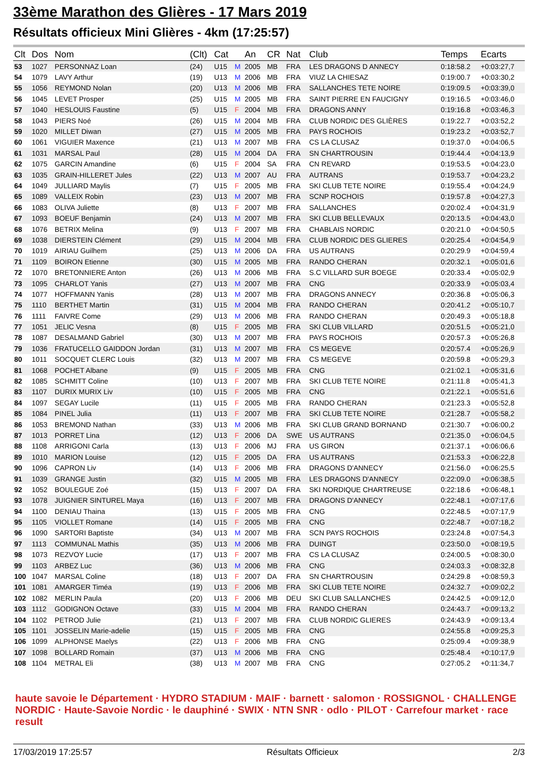33ème Marathon des Glières - 17 Mars 2019
Résultats officieux Mini Glières - 4km (17:25:57)
| Clt | Dos | Nom | (Clt) | Cat | | An | CR | Nat | Club | Temps | Ecarts |
| --- | --- | --- | --- | --- | --- | --- | --- | --- | --- | --- | --- |
| 53 | 1027 | PERSONNAZ Loan | (24) | U15 | M | 2005 | MB | FRA | LES DRAGONS D ANNECY | 0:18:58.2 | +0:03:27,7 |
| 54 | 1079 | LAVY Arthur | (19) | U13 | M | 2006 | MB | FRA | VIUZ LA CHIESAZ | 0:19:00.7 | +0:03:30,2 |
| 55 | 1056 | REYMOND Nolan | (20) | U13 | M | 2006 | MB | FRA | SALLANCHES TETE NOIRE | 0:19:09.5 | +0:03:39,0 |
| 56 | 1045 | LEVET Prosper | (25) | U15 | M | 2005 | MB | FRA | SAINT PIERRE EN FAUCIGNY | 0:19:16.5 | +0:03:46,0 |
| 57 | 1040 | HESLOUIS Faustine | (5) | U15 | F | 2004 | MB | FRA | DRAGONS ANNY | 0:19:16.8 | +0:03:46,3 |
| 58 | 1043 | PIERS Noé | (26) | U15 | M | 2004 | MB | FRA | CLUB NORDIC DES GLIÈRES | 0:19:22.7 | +0:03:52,2 |
| 59 | 1020 | MILLET Diwan | (27) | U15 | M | 2005 | MB | FRA | PAYS ROCHOIS | 0:19:23.2 | +0:03:52,7 |
| 60 | 1061 | VIGUIER Maxence | (21) | U13 | M | 2007 | MB | FRA | CS LA CLUSAZ | 0:19:37.0 | +0:04:06,5 |
| 61 | 1031 | MARSAL Paul | (28) | U15 | M | 2004 | DA | FRA | SN CHARTROUSIN | 0:19:44.4 | +0:04:13,9 |
| 62 | 1075 | GARCIN Amandine | (6) | U15 | F | 2004 | SA | FRA | CN REVARD | 0:19:53.5 | +0:04:23,0 |
| 63 | 1035 | GRAIN-HILLERET Jules | (22) | U13 | M | 2007 | AU | FRA | AUTRANS | 0:19:53.7 | +0:04:23,2 |
| 64 | 1049 | JULLIARD Maylis | (7) | U15 | F | 2005 | MB | FRA | SKI CLUB TETE NOIRE | 0:19:55.4 | +0:04:24,9 |
| 65 | 1089 | VALLEIX Robin | (23) | U13 | M | 2007 | MB | FRA | SCNP ROCHOIS | 0:19:57.8 | +0:04:27,3 |
| 66 | 1083 | OLIVA Juliette | (8) | U13 | F | 2007 | MB | FRA | SALLANCHES | 0:20:02.4 | +0:04:31,9 |
| 67 | 1093 | BOEUF Benjamin | (24) | U13 | M | 2007 | MB | FRA | SKI CLUB BELLEVAUX | 0:20:13.5 | +0:04:43,0 |
| 68 | 1076 | BETRIX Melina | (9) | U13 | F | 2007 | MB | FRA | CHABLAIS NORDIC | 0:20:21.0 | +0:04:50,5 |
| 69 | 1038 | DIERSTEIN Clément | (29) | U15 | M | 2004 | MB | FRA | CLUB NORDIC DES GLIERES | 0:20:25.4 | +0:04:54,9 |
| 70 | 1019 | AIRIAU Guilhem | (25) | U13 | M | 2006 | DA | FRA | US AUTRANS | 0:20:29.9 | +0:04:59,4 |
| 71 | 1109 | BOIRON Etienne | (30) | U15 | M | 2005 | MB | FRA | RANDO CHERAN | 0:20:32.1 | +0:05:01,6 |
| 72 | 1070 | BRETONNIERE Anton | (26) | U13 | M | 2006 | MB | FRA | S.C VILLARD SUR BOEGE | 0:20:33.4 | +0:05:02,9 |
| 73 | 1095 | CHARLOT Yanis | (27) | U13 | M | 2007 | MB | FRA | CNG | 0:20:33.9 | +0:05:03,4 |
| 74 | 1077 | HOFFMANN Yanis | (28) | U13 | M | 2007 | MB | FRA | DRAGONS ANNECY | 0:20:36.8 | +0:05:06,3 |
| 75 | 1110 | BERTHET Martin | (31) | U15 | M | 2004 | MB | FRA | RANDO CHERAN | 0:20:41.2 | +0:05:10,7 |
| 76 | 1111 | FAIVRE Come | (29) | U13 | M | 2006 | MB | FRA | RANDO CHERAN | 0:20:49.3 | +0:05:18,8 |
| 77 | 1051 | JELIC Vesna | (8) | U15 | F | 2005 | MB | FRA | SKI CLUB VILLARD | 0:20:51.5 | +0:05:21,0 |
| 78 | 1087 | DESALMAND Gabriel | (30) | U13 | M | 2007 | MB | FRA | PAYS ROCHOIS | 0:20:57.3 | +0:05:26,8 |
| 79 | 1036 | FRATUCELLO GAIDDON Jordan | (31) | U13 | M | 2007 | MB | FRA | CS MEGEVE | 0:20:57.4 | +0:05:26,9 |
| 80 | 1011 | SOCQUET CLERC Louis | (32) | U13 | M | 2007 | MB | FRA | CS MEGEVE | 0:20:59.8 | +0:05:29,3 |
| 81 | 1068 | POCHET Albane | (9) | U15 | F | 2005 | MB | FRA | CNG | 0:21:02.1 | +0:05:31,6 |
| 82 | 1085 | SCHMITT Coline | (10) | U13 | F | 2007 | MB | FRA | SKI CLUB TETE NOIRE | 0:21:11.8 | +0:05:41,3 |
| 83 | 1107 | DURIX MURIX Liv | (10) | U15 | F | 2005 | MB | FRA | CNG | 0:21:22.1 | +0:05:51,6 |
| 84 | 1097 | SEGAY Lucile | (11) | U15 | F | 2005 | MB | FRA | RANDO CHERAN | 0:21:23.3 | +0:05:52,8 |
| 85 | 1084 | PINEL Julia | (11) | U13 | F | 2007 | MB | FRA | SKI CLUB TETE NOIRE | 0:21:28.7 | +0:05:58,2 |
| 86 | 1053 | BREMOND Nathan | (33) | U13 | M | 2006 | MB | FRA | SKI CLUB GRAND BORNAND | 0:21:30.7 | +0:06:00,2 |
| 87 | 1013 | PORRET Lina | (12) | U13 | F | 2006 | DA | SWE | US AUTRANS | 0:21:35.0 | +0:06:04,5 |
| 88 | 1108 | ARRIGONI Carla | (13) | U13 | F | 2006 | MJ | FRA | US GIRON | 0:21:37.1 | +0:06:06,6 |
| 89 | 1010 | MARION Louise | (12) | U15 | F | 2005 | DA | FRA | US AUTRANS | 0:21:53.3 | +0:06:22,8 |
| 90 | 1096 | CAPRON Liv | (14) | U13 | F | 2006 | MB | FRA | DRAGONS D'ANNECY | 0:21:56.0 | +0:06:25,5 |
| 91 | 1039 | GRANGE Justin | (32) | U15 | M | 2005 | MB | FRA | LES DRAGONS D'ANNECY | 0:22:09.0 | +0:06:38,5 |
| 92 | 1052 | BOULEGUE Zoé | (15) | U13 | F | 2007 | DA | FRA | SKI NORDIQUE CHARTREUSE | 0:22:18.6 | +0:06:48,1 |
| 93 | 1078 | JUIGNIER SINTUREL Maya | (16) | U13 | F | 2007 | MB | FRA | DRAGONS D'ANNECY | 0:22:48.1 | +0:07:17,6 |
| 94 | 1100 | DENIAU Thaina | (13) | U15 | F | 2005 | MB | FRA | CNG | 0:22:48.5 | +0:07:17,9 |
| 95 | 1105 | VIOLLET Romane | (14) | U15 | F | 2005 | MB | FRA | CNG | 0:22:48.7 | +0:07:18,2 |
| 96 | 1090 | SARTORI Baptiste | (34) | U13 | M | 2007 | MB | FRA | SCN PAYS ROCHOIS | 0:23:24.8 | +0:07:54,3 |
| 97 | 1113 | COMMUNAL Mathis | (35) | U13 | M | 2006 | MB | FRA | DUINGT | 0:23:50.0 | +0:08:19,5 |
| 98 | 1073 | REZVOY Lucie | (17) | U13 | F | 2007 | MB | FRA | CS LA CLUSAZ | 0:24:00.5 | +0:08:30,0 |
| 99 | 1103 | ARBEZ Luc | (36) | U13 | M | 2006 | MB | FRA | CNG | 0:24:03.3 | +0:08:32,8 |
| 100 | 1047 | MARSAL Coline | (18) | U13 | F | 2007 | DA | FRA | SN CHARTROUSIN | 0:24:29.8 | +0:08:59,3 |
| 101 | 1081 | AMARGER Timéa | (19) | U13 | F | 2006 | MB | FRA | SKI CLUB TETE NOIRE | 0:24:32.7 | +0:09:02,2 |
| 102 | 1082 | MERLIN Paula | (20) | U13 | F | 2006 | MB | DEU | SKI CLUB SALLANCHES | 0:24:42.5 | +0:09:12,0 |
| 103 | 1112 | GODIGNON Octave | (33) | U15 | M | 2004 | MB | FRA | RANDO CHERAN | 0:24:43.7 | +0:09:13,2 |
| 104 | 1102 | PETROD Julie | (21) | U13 | F | 2007 | MB | FRA | CLUB NORDIC GLIERES | 0:24:43.9 | +0:09:13,4 |
| 105 | 1101 | JOSSELIN Marie-adelie | (15) | U15 | F | 2005 | MB | FRA | CNG | 0:24:55.8 | +0:09:25,3 |
| 106 | 1099 | ALPHONSE Maelys | (22) | U13 | F | 2006 | MB | FRA | CNG | 0:25:09.4 | +0:09:38,9 |
| 107 | 1098 | BOLLARD Romain | (37) | U13 | M | 2006 | MB | FRA | CNG | 0:25:48.4 | +0:10:17,9 |
| 108 | 1104 | METRAL Eli | (38) | U13 | M | 2007 | MB | FRA | CNG | 0:27:05.2 | +0:11:34,7 |
haute savoie le Département · HYDRO STADIUM · MAIF · barnett · salomon · ROSSIGNOL · CHALLENGE NORDIC · Haute-Savoie Nordic · le dauphiné · SWIX · NTN SNR · odlo · PILOT · Carrefour market · race result
17/03/2019 17:25:57 Résultats Officieux 2/3